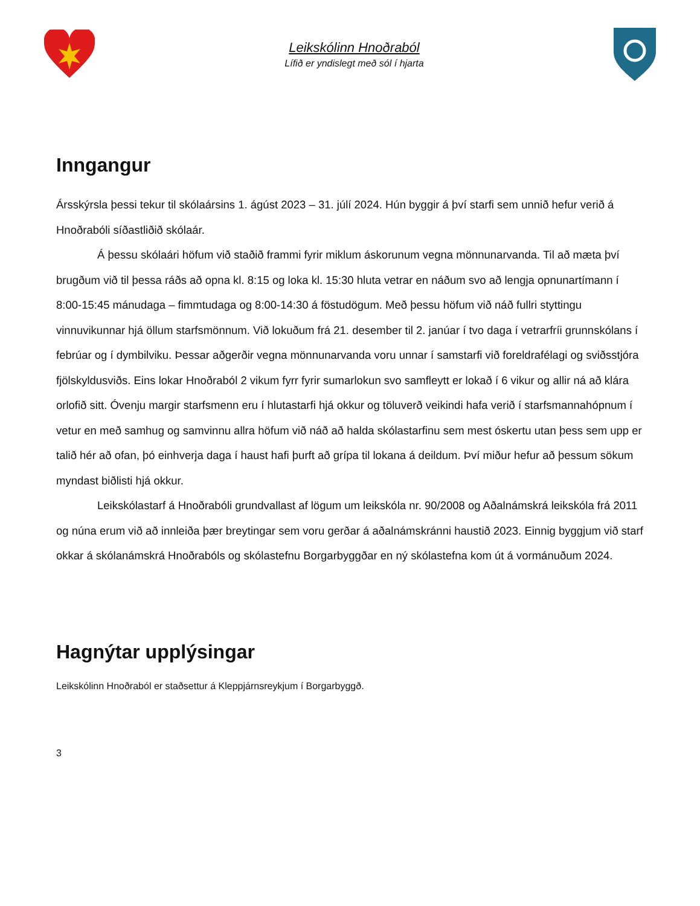Leikskólinn Hnoðraból
Lífið er yndislegt með sól í hjarta
Inngangur
Ársskýrsla þessi tekur til skólaársins 1. ágúst 2023 – 31. júlí 2024. Hún byggir á því starfi sem unnið hefur verið á Hnoðrabóli síðastliðið skólaár.
Á þessu skólaári höfum við staðið frammi fyrir miklum áskorunum vegna mönnunarvanda. Til að mæta því brugðum við til þessa ráðs að opna kl. 8:15 og loka kl. 15:30 hluta vetrar en náðum svo að lengja opnunartímann í 8:00-15:45 mánudaga – fimmtudaga og 8:00-14:30 á föstudögum. Með þessu höfum við náð fullri styttingu vinnuvikunnar hjá öllum starfsmönnum. Við lokuðum frá 21. desember til 2. janúar í tvo daga í vetrarfríi grunnskólans í febrúar og í dymbilviku. Þessar aðgerðir vegna mönnunarvanda voru unnar í samstarfi við foreldrafélagi og sviðsstjóra fjölskyldusviðs. Eins lokar Hnoðraból 2 vikum fyrr fyrir sumarlokun svo samfleytt er lokað í 6 vikur og allir ná að klára orlofið sitt. Óvenju margir starfsmenn eru í hlutastarfi hjá okkur og töluverð veikindi hafa verið í starfsmannahópnum í vetur en með samhug og samvinnu allra höfum við náð að halda skólastarfinu sem mest óskertu utan þess sem upp er talið hér að ofan, þó einhverja daga í haust hafi þurft að grípa til lokana á deildum. Því miður hefur að þessum sökum myndast biðlisti hjá okkur.
Leikskólastarf á Hnoðrabóli grundvallast af lögum um leikskóla nr. 90/2008 og Aðalnámskrá leikskóla frá 2011 og núna erum við að innleiða þær breytingar sem voru gerðar á aðalnámskránni haustið 2023. Einnig byggjum við starf okkar á skólanámskrá Hnoðrabóls og skólastefnu Borgarbyggðar en ný skólastefna kom út á vormánuðum 2024.
Hagnýtar upplýsingar
Leikskólinn Hnoðraból er staðsettur á Kleppjárnsreykjum í Borgarbyggð.
3